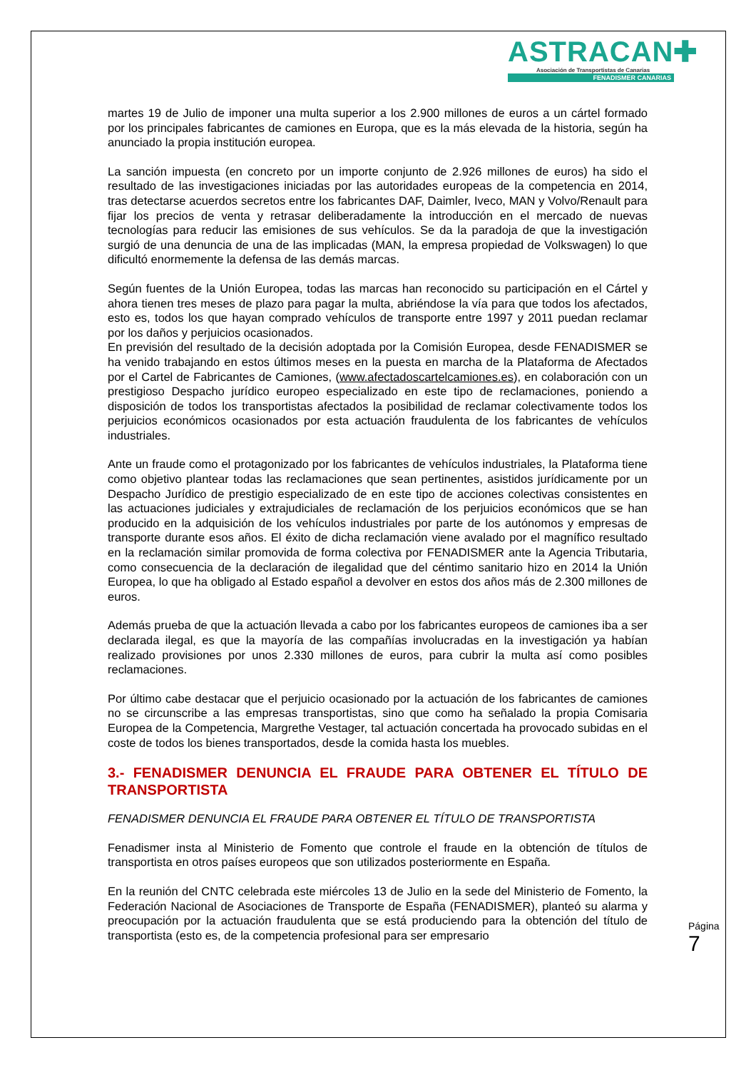ASTRACAN✚
Asociación de Transportistas de Canarias
FENADISMER CANARIAS
martes 19 de Julio de imponer una multa superior a los 2.900 millones de euros a un cártel formado por los principales fabricantes de camiones en Europa, que es la más elevada de la historia, según ha anunciado la propia institución europea.
La sanción impuesta (en concreto por un importe conjunto de 2.926 millones de euros) ha sido el resultado de las investigaciones iniciadas por las autoridades europeas de la competencia en 2014, tras detectarse acuerdos secretos entre los fabricantes DAF, Daimler, Iveco, MAN y Volvo/Renault para fijar los precios de venta y retrasar deliberadamente la introducción en el mercado de nuevas tecnologías para reducir las emisiones de sus vehículos. Se da la paradoja de que la investigación surgió de una denuncia de una de las implicadas (MAN, la empresa propiedad de Volkswagen) lo que dificultó enormemente la defensa de las demás marcas.
Según fuentes de la Unión Europea, todas las marcas han reconocido su participación en el Cártel y ahora tienen tres meses de plazo para pagar la multa, abriéndose la vía para que todos los afectados, esto es, todos los que hayan comprado vehículos de transporte entre 1997 y 2011 puedan reclamar por los daños y perjuicios ocasionados.
En previsión del resultado de la decisión adoptada por la Comisión Europea, desde FENADISMER se ha venido trabajando en estos últimos meses en la puesta en marcha de la Plataforma de Afectados por el Cartel de Fabricantes de Camiones, (www.afectadoscartelcamiones.es), en colaboración con un prestigioso Despacho jurídico europeo especializado en este tipo de reclamaciones, poniendo a disposición de todos los transportistas afectados la posibilidad de reclamar colectivamente todos los perjuicios económicos ocasionados por esta actuación fraudulenta de los fabricantes de vehículos industriales.
Ante un fraude como el protagonizado por los fabricantes de vehículos industriales, la Plataforma tiene como objetivo plantear todas las reclamaciones que sean pertinentes, asistidos jurídicamente por un Despacho Jurídico de prestigio especializado de en este tipo de acciones colectivas consistentes en las actuaciones judiciales y extrajudiciales de reclamación de los perjuicios económicos que se han producido en la adquisición de los vehículos industriales por parte de los autónomos y empresas de transporte durante esos años. El éxito de dicha reclamación viene avalado por el magnífico resultado en la reclamación similar promovida de forma colectiva por FENADISMER ante la Agencia Tributaria, como consecuencia de la declaración de ilegalidad que del céntimo sanitario hizo en 2014 la Unión Europea, lo que ha obligado al Estado español a devolver en estos dos años más de 2.300 millones de euros.
Además prueba de que la actuación llevada a cabo por los fabricantes europeos de camiones iba a ser declarada ilegal, es que la mayoría de las compañías involucradas en la investigación ya habían realizado provisiones por unos 2.330 millones de euros, para cubrir la multa así como posibles reclamaciones.
Por último cabe destacar que el perjuicio ocasionado por la actuación de los fabricantes de camiones no se circunscribe a las empresas transportistas, sino que como ha señalado la propia Comisaria Europea de la Competencia, Margrethe Vestager, tal actuación concertada ha provocado subidas en el coste de todos los bienes transportados, desde la comida hasta los muebles.
3.- FENADISMER DENUNCIA EL FRAUDE PARA OBTENER EL TÍTULO DE TRANSPORTISTA
FENADISMER DENUNCIA EL FRAUDE PARA OBTENER EL TÍTULO DE TRANSPORTISTA
Fenadismer insta al Ministerio de Fomento que controle el fraude en la obtención de títulos de transportista en otros países europeos que son utilizados posteriormente en España.
En la reunión del CNTC celebrada este miércoles 13 de Julio en la sede del Ministerio de Fomento, la Federación Nacional de Asociaciones de Transporte de España (FENADISMER), planteó su alarma y preocupación por la actuación fraudulenta que se está produciendo para la obtención del título de transportista (esto es, de la competencia profesional para ser empresario
Página 7